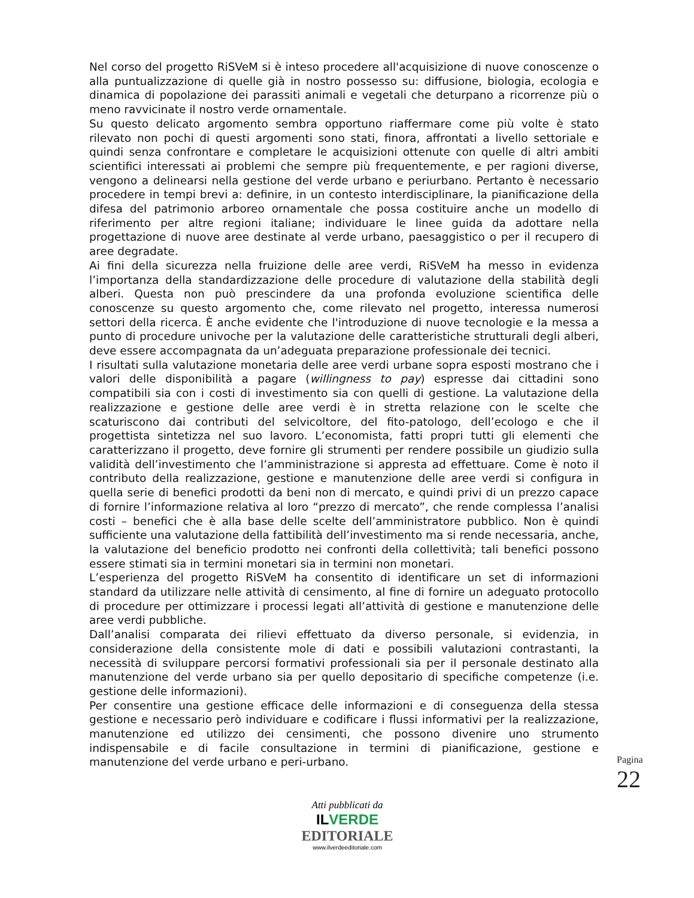Nel corso del progetto RiSVeM si è inteso procedere all'acquisizione di nuove conoscenze o alla puntualizzazione di quelle già in nostro possesso su: diffusione, biologia, ecologia e dinamica di popolazione dei parassiti animali e vegetali che deturpano a ricorrenze più o meno ravvicinate il nostro verde ornamentale.
Su questo delicato argomento sembra opportuno riaffermare come più volte è stato rilevato non pochi di questi argomenti sono stati, finora, affrontati a livello settoriale e quindi senza confrontare e completare le acquisizioni ottenute con quelle di altri ambiti scientifici interessati ai problemi che sempre più frequentemente, e per ragioni diverse, vengono a delinearsi nella gestione del verde urbano e periurbano. Pertanto è necessario procedere in tempi brevi a: definire, in un contesto interdisciplinare, la pianificazione della difesa del patrimonio arboreo ornamentale che possa costituire anche un modello di riferimento per altre regioni italiane; individuare le linee guida da adottare nella progettazione di nuove aree destinate al verde urbano, paesaggistico o per il recupero di aree degradate.
Ai fini della sicurezza nella fruizione delle aree verdi, RiSVeM ha messo in evidenza l’importanza della standardizzazione delle procedure di valutazione della stabilità degli alberi. Questa non può prescindere da una profonda evoluzione scientifica delle conoscenze su questo argomento che, come rilevato nel progetto, interessa numerosi settori della ricerca. È anche evidente che l'introduzione di nuove tecnologie e la messa a punto di procedure univoche per la valutazione delle caratteristiche strutturali degli alberi, deve essere accompagnata da un’adeguata preparazione professionale dei tecnici.
I risultati sulla valutazione monetaria delle aree verdi urbane sopra esposti mostrano che i valori delle disponibilità a pagare (willingness to pay) espresse dai cittadini sono compatibili sia con i costi di investimento sia con quelli di gestione. La valutazione della realizzazione e gestione delle aree verdi è in stretta relazione con le scelte che scaturiscono dai contributi del selvicoltore, del fito-patologo, dell’ecologo e che il progettista sintetizza nel suo lavoro. L’economista, fatti propri tutti gli elementi che caratterizzano il progetto, deve fornire gli strumenti per rendere possibile un giudizio sulla validità dell’investimento che l’amministrazione si appresta ad effettuare. Come è noto il contributo della realizzazione, gestione e manutenzione delle aree verdi si configura in quella serie di benefici prodotti da beni non di mercato, e quindi privi di un prezzo capace di fornire l’informazione relativa al loro “prezzo di mercato”, che rende complessa l’analisi costi – benefici che è alla base delle scelte dell’amministratore pubblico. Non è quindi sufficiente una valutazione della fattibilità dell’investimento ma si rende necessaria, anche, la valutazione del beneficio prodotto nei confronti della collettività; tali benefici possono essere stimati sia in termini monetari sia in termini non monetari.
L’esperienza del progetto RiSVeM ha consentito di identificare un set di informazioni standard da utilizzare nelle attività di censimento, al fine di fornire un adeguato protocollo di procedure per ottimizzare i processi legati all’attività di gestione e manutenzione delle aree verdi pubbliche.
Dall’analisi comparata dei rilievi effettuato da diverso personale, si evidenzia, in considerazione della consistente mole di dati e possibili valutazioni contrastanti, la necessità di sviluppare percorsi formativi professionali sia per il personale destinato alla manutenzione del verde urbano sia per quello depositario di specifiche competenze (i.e. gestione delle informazioni).
Per consentire una gestione efficace delle informazioni e di conseguenza della stessa gestione e necessario però individuare e codificare i flussi informativi per la realizzazione, manutenzione ed utilizzo dei censimenti, che possono divenire uno strumento indispensabile e di facile consultazione in termini di pianificazione, gestione e manutenzione del verde urbano e peri-urbano.
Pagina 22
Atti pubblicati da
ILVERDE
EDITORIALE
www.ilverdeeditoriale.com